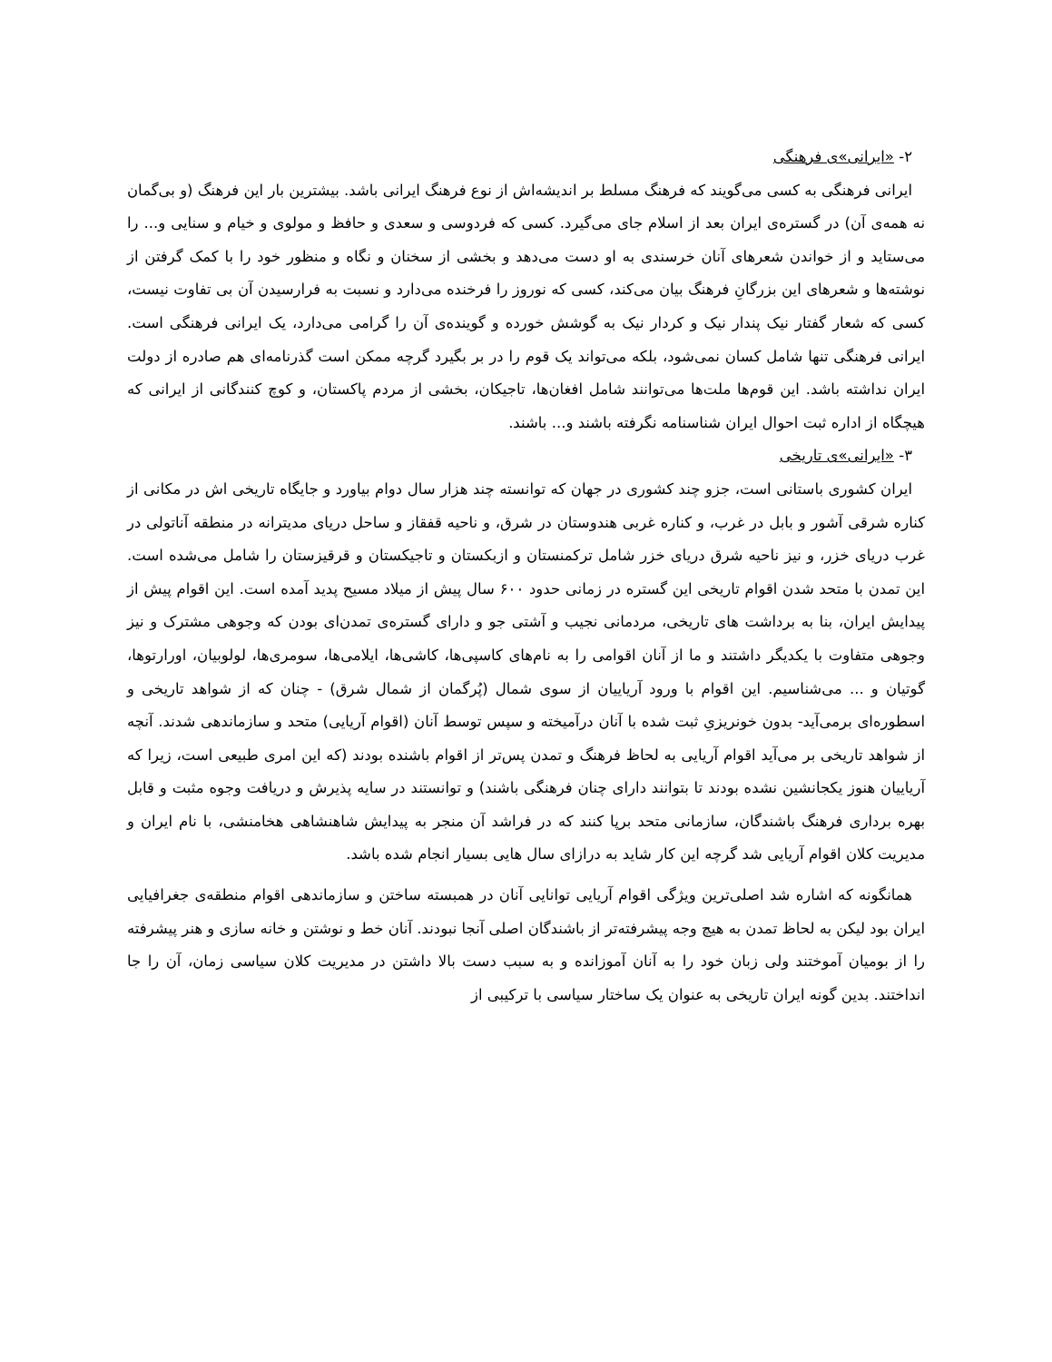۲- «ایرانی»ی فرهنگی
ایرانی فرهنگی به کسی می‌گویند که فرهنگ مسلط بر اندیشه‌اش از نوع فرهنگ ایرانی باشد. بیشترین بار این فرهنگ (و بی‌گمان نه همه‌ی آن) در گستره‌ی ایران بعد از اسلام جای می‌گیرد. کسی که فردوسی و سعدی و حافظ و مولوی و خیام و سنایی و... را می‌ستاید و از خواندن شعرهای آنان خرسندی به او دست می‌دهد و بخشی از سخنان و نگاه و منظور خود را با کمک گرفتن از نوشته‌ها و شعرهای این بزرگانِ فرهنگ بیان می‌کند، کسی که نوروز را فرخنده می‌دارد و نسبت به فرارسیدن آن بی تفاوت نیست، کسی که شعار گفتار نیک پندار نیک و کردار نیک به گوشش خورده و گوینده‌ی آن را گرامی می‌دارد، یک ایرانی فرهنگی است. ایرانی فرهنگی تنها شامل کسان نمی‌شود، بلکه می‌تواند یک قوم را در بر بگیرد گرچه ممکن است گذرنامه‌ای هم صادره از دولت ایران نداشته باشد. این قوم‌ها ملت‌ها می‌توانند شامل افغان‌ها، تاجیکان، بخشی از مردم پاکستان، و کوچ کنندگانی از ایرانی که هیچگاه از اداره ثبت احوال ایران شناسنامه نگرفته باشند و... باشند.
۳- «ایرانی»ی تاریخی
ایران کشوری باستانی است، جزو چند کشوری در جهان که توانسته چند هزار سال دوام بیاورد و جایگاه تاریخی اش در مکانی از کناره شرقی آشور و بابل در غرب، و کناره غربی هندوستان در شرق، و ناحیه قفقاز و ساحل دریای مدیترانه در منطقه آناتولی در غرب دریای خزر، و نیز ناحیه شرق دریای خزر شامل ترکمنستان و ازبکستان و تاجیکستان و قرقیزستان را شامل می‌شده است. این تمدن با متحد شدن اقوام تاریخی این گستره در زمانی حدود ۶۰۰ سال پیش از میلاد مسیح پدید آمده است. این اقوام پیش از پیدایش ایران، بنا به برداشت های تاریخی، مردمانی نجیب و آشتی جو و دارای گستره‌ی تمدن‌ای بودن که وجوهی مشترک و نیز وجوهی متفاوت با یکدیگر داشتند و ما از آنان اقوامی را به نام‌های کاسپی‌ها، کاشی‌ها، ایلامی‌ها، سومری‌ها، لولوبیان، اورارتوها، گوتیان و ... می‌شناسیم. این اقوام با ورود آریاییان از سوی شمال (پُرگمان از شمال شرق) - چنان که از شواهد تاریخی و اسطوره‌ای برمی‌آید- بدون خونریزیِ ثبت شده با آنان درآمیخته و سپس توسط آنان (اقوام آریایی) متحد و سازماندهی شدند. آنچه از شواهد تاریخی بر می‌آید اقوام آریایی به لحاظ فرهنگ و تمدن پس‌تر از اقوام باشنده بودند (که این امری طبیعی است، زیرا که آریاییان هنوز یکجانشین نشده بودند تا بتوانند دارای چنان فرهنگی باشند) و توانستند در سایه پذیرش و دریافت وجوه مثبت و قابل بهره برداری فرهنگ باشندگان، سازمانی متحد برپا کنند که در فراشد آن منجر به پیدایش شاهنشاهی هخامنشی، با نام ایران و مدیریت کلان اقوام آریایی شد گرچه این کار شاید به درازای سال هایی بسیار انجام شده باشد.
همانگونه که اشاره شد اصلی‌ترین ویژگی اقوام آریایی توانایی آنان در همبسته ساختن و سازماندهی اقوام منطقه‌ی جغرافیایی ایران بود لیکن به لحاظ تمدن به هیچ وجه پیشرفته‌تر از باشندگان اصلی آنجا نبودند. آنان خط و نوشتن و خانه سازی و هنر پیشرفته را از بومیان آموختند ولی زبان خود را به آنان آموزانده و به سبب دست بالا داشتن در مدیریت کلان سیاسی زمان، آن را جا انداختند. بدین گونه ایران تاریخی به عنوان یک ساختار سیاسی با ترکیبی از